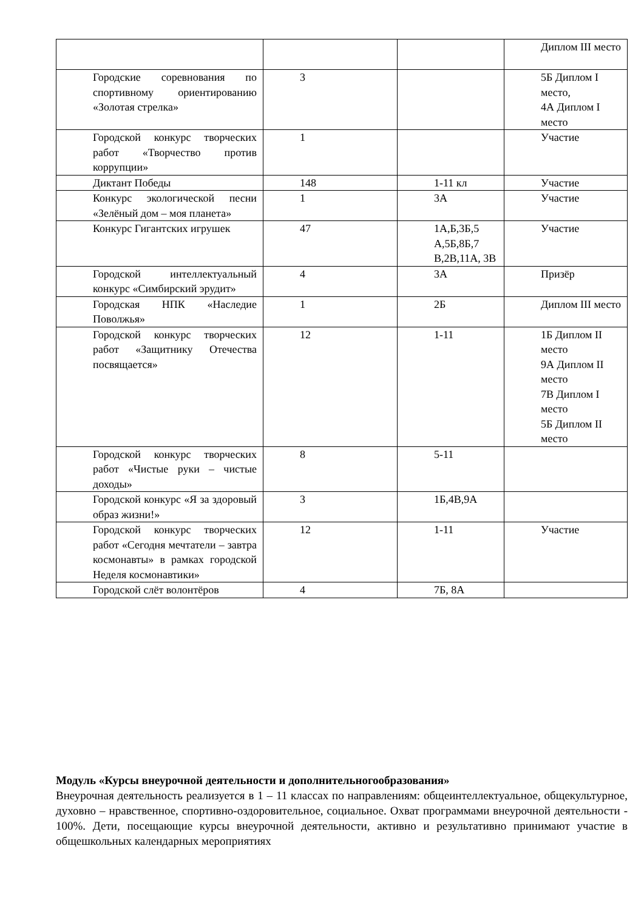| | | | Диплом III место |
| Городские соревнования по спортивному ориентированию «Золотая стрелка» | 3 | | 5Б Диплом I место, 4А Диплом I место |
| Городской конкурс творческих работ «Творчество против коррупции» | 1 | | Участие |
| Диктант Победы | 148 | 1-11 кл | Участие |
| Конкурс экологической песни «Зелёный дом – моя планета» | 1 | 3А | Участие |
| Конкурс Гигантских игрушек | 47 | 1А,Б,3Б,5 А,5Б,8Б,7 В,2В,11А, 3В | Участие |
| Городской интеллектуальный конкурс «Симбирский эрудит» | 4 | 3А | Призёр |
| Городская НПК «Наследие Поволжья» | 1 | 2Б | Диплом III место |
| Городской конкурс творческих работ «Защитнику Отечества посвящается» | 12 | 1-11 | 1Б Диплом II место 9А Диплом II место 7В Диплом I место 5Б Диплом II место |
| Городской конкурс творческих работ «Чистые руки – чистые доходы» | 8 | 5-11 | |
| Городской конкурс «Я за здоровый образ жизни!» | 3 | 1Б,4В,9А | |
| Городской конкурс творческих работ «Сегодня мечтатели – завтра космонавты» в рамках городской Неделя космонавтики» | 12 | 1-11 | Участие |
| Городской слёт волонтёров | 4 | 7Б, 8А | |
Модуль «Курсы внеурочной деятельности и дополнительногообразования»
Внеурочная деятельность реализуется в 1 – 11 классах по направлениям: общеинтеллектуальное, общекультурное, духовно – нравственное, спортивно-оздоровительное, социальное. Охват программами внеурочной деятельности - 100%. Дети, посещающие курсы внеурочной деятельности, активно и результативно принимают участие в общешкольных календарных мероприятиях